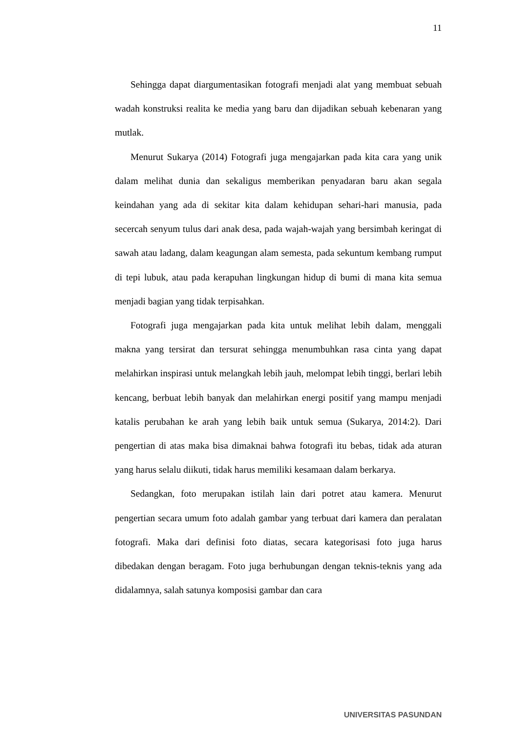11
Sehingga dapat diargumentasikan fotografi menjadi alat yang membuat sebuah wadah konstruksi realita ke media yang baru dan dijadikan sebuah kebenaran yang mutlak.
Menurut Sukarya (2014) Fotografi juga mengajarkan pada kita cara yang unik dalam melihat dunia dan sekaligus memberikan penyadaran baru akan segala keindahan yang ada di sekitar kita dalam kehidupan sehari-hari manusia, pada secercah senyum tulus dari anak desa, pada wajah-wajah yang bersimbah keringat di sawah atau ladang, dalam keagungan alam semesta, pada sekuntum kembang rumput di tepi lubuk, atau pada kerapuhan lingkungan hidup di bumi di mana kita semua menjadi bagian yang tidak terpisahkan.
Fotografi juga mengajarkan pada kita untuk melihat lebih dalam, menggali makna yang tersirat dan tersurat sehingga menumbuhkan rasa cinta yang dapat melahirkan inspirasi untuk melangkah lebih jauh, melompat lebih tinggi, berlari lebih kencang, berbuat lebih banyak dan melahirkan energi positif yang mampu menjadi katalis perubahan ke arah yang lebih baik untuk semua (Sukarya, 2014:2). Dari pengertian di atas maka bisa dimaknai bahwa fotografi itu bebas, tidak ada aturan yang harus selalu diikuti, tidak harus memiliki kesamaan dalam berkarya.
Sedangkan, foto merupakan istilah lain dari potret atau kamera. Menurut pengertian secara umum foto adalah gambar yang terbuat dari kamera dan peralatan fotografi. Maka dari definisi foto diatas, secara kategorisasi foto juga harus dibedakan dengan beragam. Foto juga berhubungan dengan teknis-teknis yang ada didalamnya, salah satunya komposisi gambar dan cara
UNIVERSITAS PASUNDAN